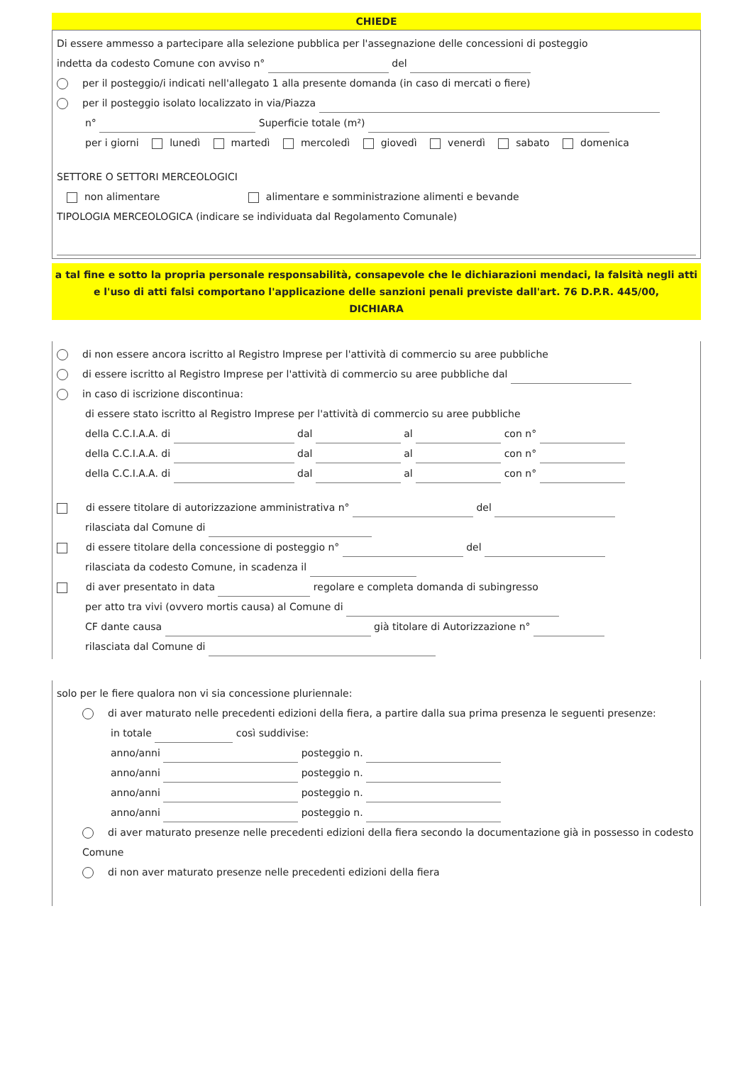CHIEDE
Di essere ammesso a partecipare alla selezione pubblica per l'assegnazione delle concessioni di posteggio
indetta da codesto Comune con avviso n° del
per il posteggio/i indicati nell'allegato 1 alla presente domanda (in caso di mercati o fiere)
per il posteggio isolato localizzato in via/Piazza
n° Superficie totale (m²)
per i giorni lunedì martedì mercoledì giovedì venerdì sabato domenica
SETTORE O SETTORI MERCEOLOGICI
non alimentare alimentare e somministrazione alimenti e bevande
TIPOLOGIA MERCEOLOGICA (indicare se individuata dal Regolamento Comunale)
a tal fine e sotto la propria personale responsabilità, consapevole che le dichiarazioni mendaci, la falsità negli atti e l'uso di atti falsi comportano l'applicazione delle sanzioni penali previste dall'art. 76 D.P.R. 445/00,
DICHIARA
di non essere ancora iscritto al Registro Imprese per l'attività di commercio su aree pubbliche
di essere iscritto al Registro Imprese per l'attività di commercio su aree pubbliche dal
in caso di iscrizione discontinua:
di essere stato iscritto al Registro Imprese per l'attività di commercio su aree pubbliche
della C.C.I.A.A. di dal al con n°
della C.C.I.A.A. di dal al con n°
della C.C.I.A.A. di dal al con n°
di essere titolare di autorizzazione amministrativa n° del
rilasciata dal Comune di
di essere titolare della concessione di posteggio n° del
rilasciata da codesto Comune, in scadenza il
di aver presentato in data regolare e completa domanda di subingresso
per atto tra vivi (ovvero mortis causa) al Comune di
CF dante causa già titolare di Autorizzazione n°
rilasciata dal Comune di
solo per le fiere qualora non vi sia concessione pluriennale:
di aver maturato nelle precedenti edizioni della fiera, a partire dalla sua prima presenza le seguenti presenze:
in totale così suddivise:
anno/anni posteggio n.
anno/anni posteggio n.
anno/anni posteggio n.
anno/anni posteggio n.
di aver maturato presenze nelle precedenti edizioni della fiera secondo la documentazione già in possesso in codesto Comune
di non aver maturato presenze nelle precedenti edizioni della fiera